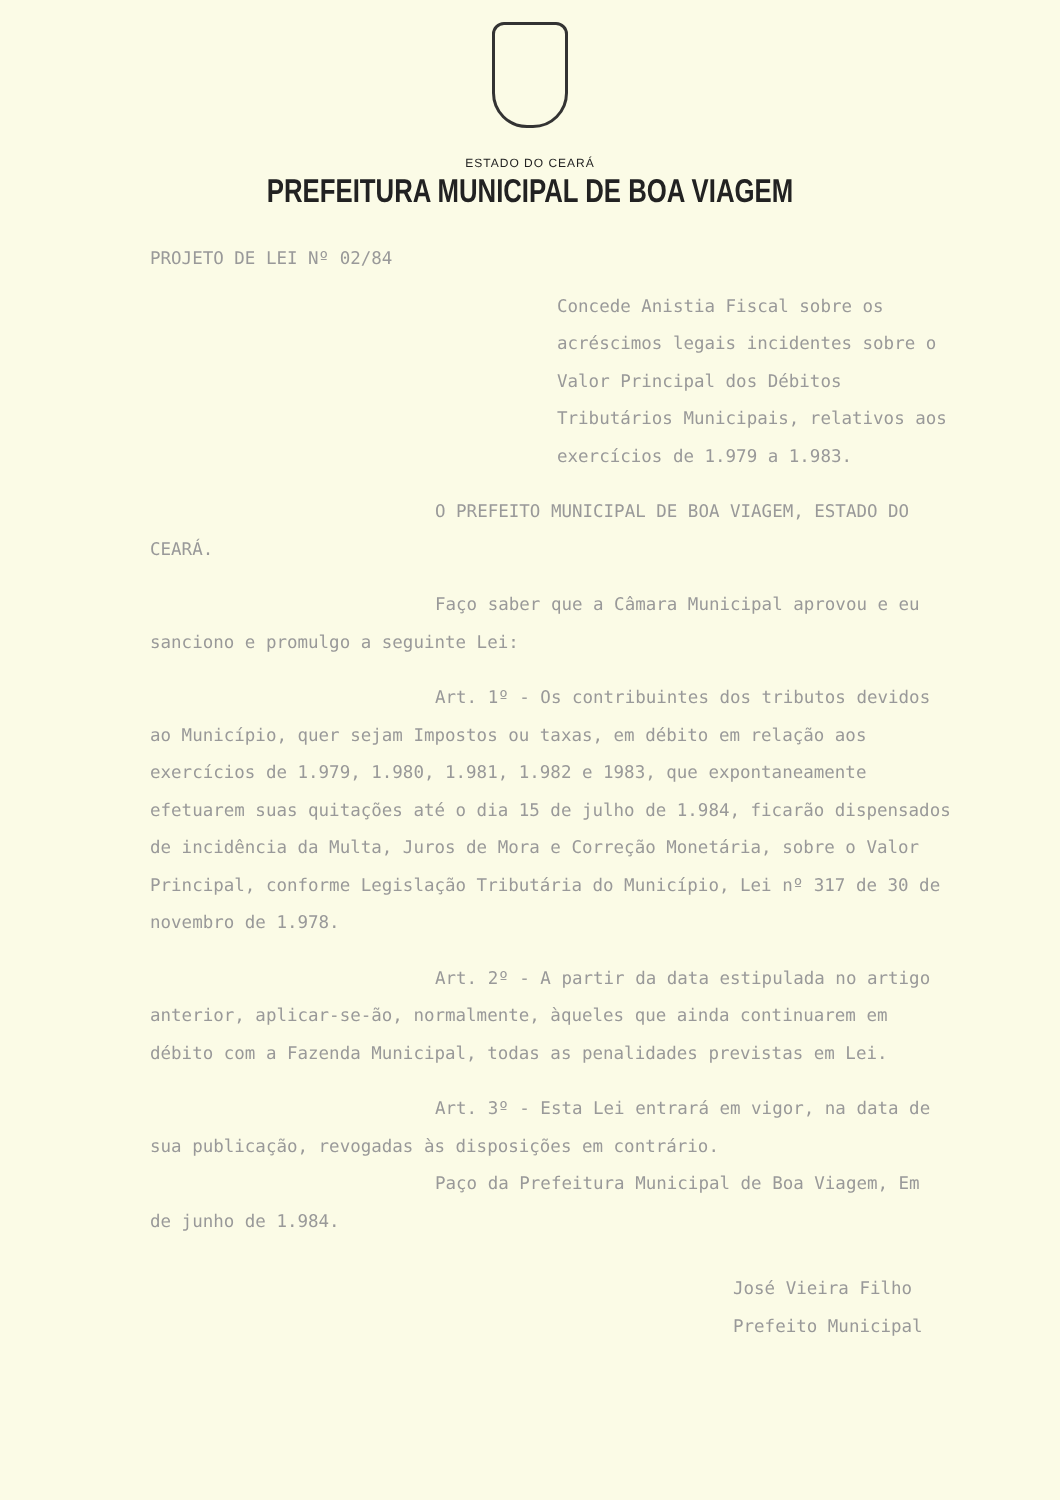ESTADO DO CEARÁ
PREFEITURA MUNICIPAL DE BOA VIAGEM
PROJETO DE LEI Nº 02/84
Concede Anistia Fiscal sobre os acréscimos legais incidentes sobre o Valor Principal dos Débitos Tributários Municipais, relativos aos exercícios de 1.979 a 1.983.
O PREFEITO MUNICIPAL DE BOA VIAGEM, ESTADO DO CEARÁ.
Faço saber que a Câmara Municipal aprovou e eu sanciono e promulgo a seguinte Lei:
Art. 1º - Os contribuintes dos tributos devidos ao Município, quer sejam Impostos ou taxas, em débito em relação aos exercícios de 1.979, 1.980, 1.981, 1.982 e 1983, que expontaneamente efetuarem suas quitações até o dia 15 de julho de 1.984, ficarão dispensados de incidência da Multa, Juros de Mora e Correção Monetária, sobre o Valor Principal, conforme Legislação Tributária do Município, Lei nº 317 de 30 de novembro de 1.978.
Art. 2º - A partir da data estipulada no artigo anterior, aplicar-se-ão, normalmente, àqueles que ainda continuarem em débito com a Fazenda Municipal, todas as penalidades previstas em Lei.
Art. 3º - Esta Lei entrará em vigor, na data de sua publicação, revogadas às disposições em contrário.
Paço da Prefeitura Municipal de Boa Viagem, Em de junho de 1.984.
José Vieira Filho
Prefeito Municipal